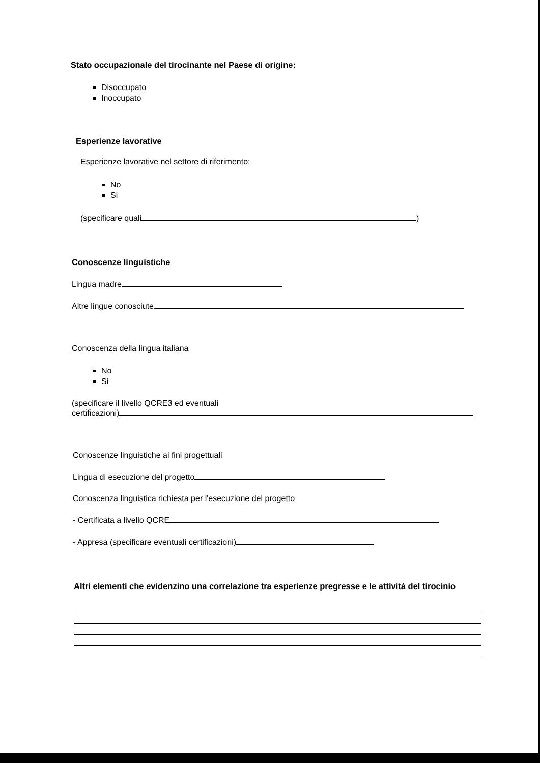Stato occupazionale del tirocinante nel Paese di origine:
Disoccupato
Inoccupato
Esperienze lavorative
Esperienze lavorative nel settore di riferimento:
No
Si
(specificare quali )
Conoscenze linguistiche
Lingua madre
Altre lingue conosciute
Conoscenza della lingua italiana
No
Si
(specificare il livello QCRE3 ed eventuali
certificazioni)
Conoscenze linguistiche ai fini progettuali
Lingua di esecuzione del progetto
Conoscenza linguistica richiesta per l'esecuzione del progetto
- Certificata a livello QCRE
- Appresa (specificare eventuali certificazioni)
Altri elementi che evidenzino una correlazione tra esperienze pregresse e le attività del tirocinio